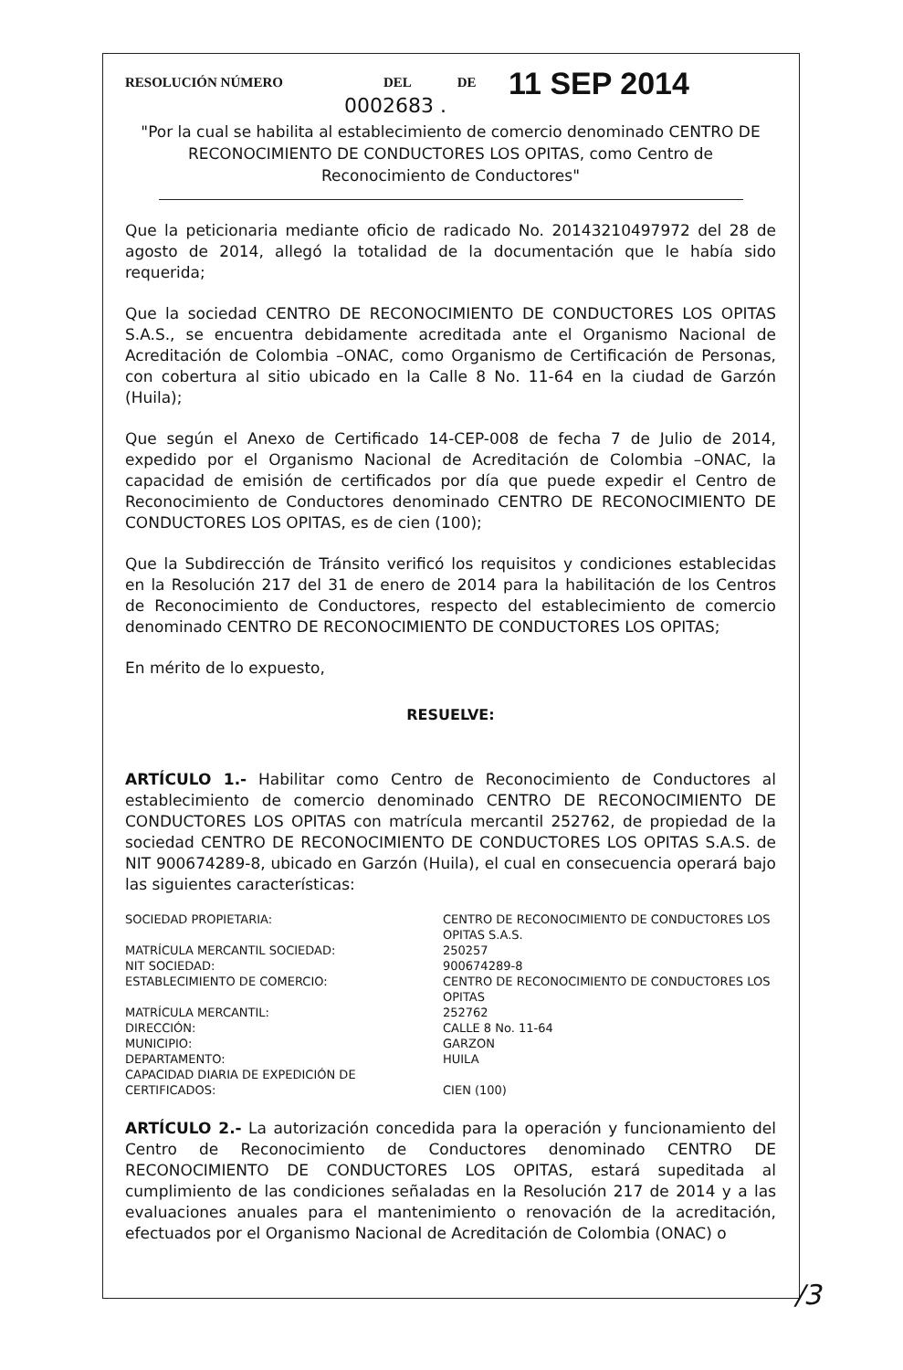RESOLUCIÓN NÚMERO DEL DE
0002683 .
11 SEP 2014
"Por la cual se habilita al establecimiento de comercio denominado CENTRO DE RECONOCIMIENTO DE CONDUCTORES LOS OPITAS, como Centro de Reconocimiento de Conductores"
Que la peticionaria mediante oficio de radicado No. 20143210497972 del 28 de agosto de 2014, allegó la totalidad de la documentación que le había sido requerida;
Que la sociedad CENTRO DE RECONOCIMIENTO DE CONDUCTORES LOS OPITAS S.A.S., se encuentra debidamente acreditada ante el Organismo Nacional de Acreditación de Colombia –ONAC, como Organismo de Certificación de Personas, con cobertura al sitio ubicado en la Calle 8 No. 11-64 en la ciudad de Garzón (Huila);
Que según el Anexo de Certificado 14-CEP-008 de fecha 7 de Julio de 2014, expedido por el Organismo Nacional de Acreditación de Colombia –ONAC, la capacidad de emisión de certificados por día que puede expedir el Centro de Reconocimiento de Conductores denominado CENTRO DE RECONOCIMIENTO DE CONDUCTORES LOS OPITAS, es de cien (100);
Que la Subdirección de Tránsito verificó los requisitos y condiciones establecidas en la Resolución 217 del 31 de enero de 2014 para la habilitación de los Centros de Reconocimiento de Conductores, respecto del establecimiento de comercio denominado CENTRO DE RECONOCIMIENTO DE CONDUCTORES LOS OPITAS;
En mérito de lo expuesto,
RESUELVE:
ARTÍCULO 1.- Habilitar como Centro de Reconocimiento de Conductores al establecimiento de comercio denominado CENTRO DE RECONOCIMIENTO DE CONDUCTORES LOS OPITAS con matrícula mercantil 252762, de propiedad de la sociedad CENTRO DE RECONOCIMIENTO DE CONDUCTORES LOS OPITAS S.A.S. de NIT 900674289-8, ubicado en Garzón (Huila), el cual en consecuencia operará bajo las siguientes características:
| SOCIEDAD PROPIETARIA: | CENTRO DE RECONOCIMIENTO DE CONDUCTORES LOS OPITAS S.A.S. |
| MATRÍCULA MERCANTIL SOCIEDAD: | 250257 |
| NIT SOCIEDAD: | 900674289-8 |
| ESTABLECIMIENTO DE COMERCIO: | CENTRO DE RECONOCIMIENTO DE CONDUCTORES LOS OPITAS |
| MATRÍCULA MERCANTIL: | 252762 |
| DIRECCIÓN: | CALLE 8 No. 11-64 |
| MUNICIPIO: | GARZON |
| DEPARTAMENTO: | HUILA |
| CAPACIDAD DIARIA DE EXPEDICIÓN DE CERTIFICADOS: | CIEN (100) |
ARTÍCULO 2.- La autorización concedida para la operación y funcionamiento del Centro de Reconocimiento de Conductores denominado CENTRO DE RECONOCIMIENTO DE CONDUCTORES LOS OPITAS, estará supeditada al cumplimiento de las condiciones señaladas en la Resolución 217 de 2014 y a las evaluaciones anuales para el mantenimiento o renovación de la acreditación, efectuados por el Organismo Nacional de Acreditación de Colombia (ONAC) o
/3